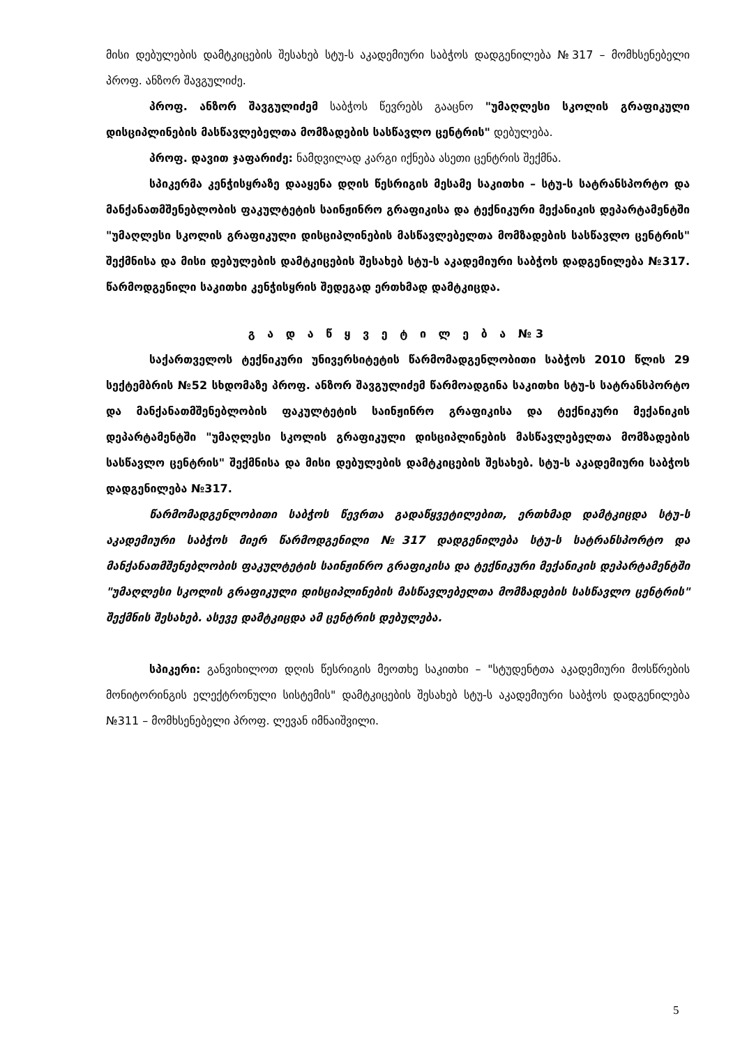მისი დებულების დამტკიცების შესახებ სტუ-ს აკადემიური საბჭოს დადგენილება №317 – მომხსენებელი პროფ. ანზორ შავგულიძე.
პროფ. ანზორ შავგულიძემ საბჭოს წევრებს გააცნო "უმაღლესი სკოლის გრაფიკული დისციპლინების მასწავლებელთა მომზადების სასწავლო ცენტრის" დებულება.
პროფ. დავით ჯაფარიძე: ნამდვილად კარგი იქნება ასეთი ცენტრის შექმნა.
სპიკერმა კენჭისყრაზე დააყენა დღის წესრიგის მესამე საკითხი – სტუ-ს სატრანსპორტო და მანქანათმშენებლობის ფაკულტეტის საინჟინრო გრაფიკისა და ტექნიკური მექანიკის დეპარტამენტში "უმაღლესი სკოლის გრაფიკული დისციპლინების მასწავლებელთა მომზადების სასწავლო ცენტრის" შექმნისა და მისი დებულების დამტკიცების შესახებ სტუ-ს აკადემიური საბჭოს დადგენილება №317. წარმოდგენილი საკითხი კენჭისყრის შედეგად ერთხმად დამტკიცდა.
გ ა დ ა წ ყ ვ ე ტ ი ლ ე ბ ა №3
საქართველოს ტექნიკური უნივერსიტეტის წარმომადგენლობითი საბჭოს 2010 წლის 29 სექტემბრის №52 სხდომაზე პროფ. ანზორ შავგულიძემ წარმოადგინა საკითხი სტუ-ს სატრანსპორტო და მანქანათმშენებლობის ფაკულტეტის საინჟინრო გრაფიკისა და ტექნიკური მექანიკის დეპარტამენტში "უმაღლესი სკოლის გრაფიკული დისციპლინების მასწავლებელთა მომზადების სასწავლო ცენტრის" შექმნისა და მისი დებულების დამტკიცების შესახებ. სტუ-ს აკადემიური საბჭოს დადგენილება №317.
წარმომადგენლობითი საბჭოს წევრთა გადაწყვეტილებით, ერთხმად დამტკიცდა სტუ-ს აკადემიური საბჭოს მიერ წარმოდგენილი №317 დადგენილება სტუ-ს სატრანსპორტო და მანქანათმშენებლობის ფაკულტეტის საინჟინრო გრაფიკისა და ტექნიკური მექანიკის დეპარტამენტში "უმაღლესი სკოლის გრაფიკული დისციპლინების მასწავლებელთა მომზადების სასწავლო ცენტრის" შექმნის შესახებ. ასევე დამტკიცდა ამ ცენტრის დებულება.
სპიკერი: განვიხილოთ დღის წესრიგის მეოთხე საკითხი – "სტუდენტთა აკადემიური მოსწრების მონიტორინგის ელექტრონული სისტემის" დამტკიცების შესახებ სტუ-ს აკადემიური საბჭოს დადგენილება №311 – მომხსენებელი პროფ. ლევან იმნაიშვილი.
5